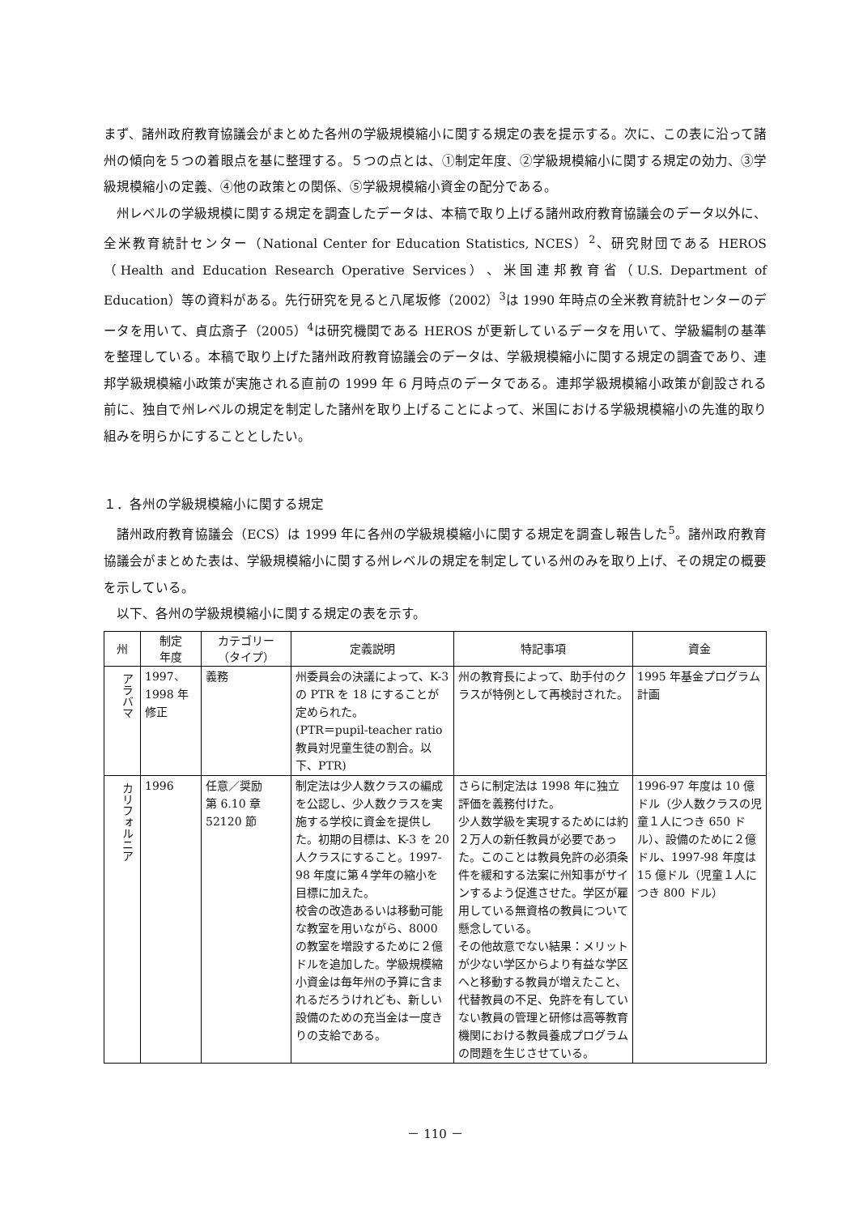まず、諸州政府教育協議会がまとめた各州の学級規模縮小に関する規定の表を提示する。次に、この表に沿って諸州の傾向を５つの着眼点を基に整理する。５つの点とは、①制定年度、②学級規模縮小に関する規定の効力、③学級規模縮小の定義、④他の政策との関係、⑤学級規模縮小資金の配分である。
州レベルの学級規模に関する規定を調査したデータは、本稿で取り上げる諸州政府教育協議会のデータ以外に、全米教育統計センター（National Center for Education Statistics, NCES）<sup>2</sup>、研究財団である HEROS（Health and Education Research Operative Services）、米国連邦教育省（U.S. Department of Education）等の資料がある。先行研究を見ると八尾坂修（2002）<sup>3</sup>は 1990 年時点の全米教育統計センターのデータを用いて、貞広斎子（2005）<sup>4</sup>は研究機関である HEROS が更新しているデータを用いて、学級編制の基準を整理している。本稿で取り上げた諸州政府教育協議会のデータは、学級規模縮小に関する規定の調査であり、連邦学級規模縮小政策が実施される直前の 1999 年 6 月時点のデータである。連邦学級規模縮小政策が創設される前に、独自で州レベルの規定を制定した諸州を取り上げることによって、米国における学級規模縮小の先進的取り組みを明らかにすることとしたい。
１．各州の学級規模縮小に関する規定
諸州政府教育協議会（ECS）は 1999 年に各州の学級規模縮小に関する規定を調査し報告した<sup>5</sup>。諸州政府教育協議会がまとめた表は、学級規模縮小に関する州レベルの規定を制定している州のみを取り上げ、その規定の概要を示している。
以下、各州の学級規模縮小に関する規定の表を示す。
| 州 | 制定 年度 | カテゴリー （タイプ） | 定義説明 | 特記事項 | 資金 |
| --- | --- | --- | --- | --- | --- |
| アラバマ | 1997、 1998 年 修正 | 義務 | 州委員会の決議によって、K-3 の PTR を 18 にすることが定められた。 (PTR＝pupil-teacher ratio 教員対児童生徒の割合。以下、PTR) | 州の教育長によって、助手付のクラスが特例として再検討された。 | 1995 年基金プログラム計画 |
| カリフォルニア | 1996 | 任意／奨励 第 6.10 章 52120 節 | 制定法は少人数クラスの編成を公認し、少人数クラスを実施する学校に資金を提供した。初期の目標は、K-3 を 20 人クラスにすること。1997-98 年度に第４学年の縮小を目標に加えた。 校舎の改造あるいは移動可能な教室を用いながら、8000 の教室を増設するために２億ドルを追加した。学級規模縮小資金は毎年州の予算に含まれるだろうけれども、新しい設備のための充当金は一度きりの支給である。 | さらに制定法は 1998 年に独立評価を義務付けた。 少人数学級を実現するためには約２万人の新任教員が必要であった。このことは教員免許の必須条件を緩和する法案に州知事がサインするよう促進させた。学区が雇用している無資格の教員について懸念している。 その他故意でない結果：メリットが少ない学区からより有益な学区へと移動する教員が増えたこと、代替教員の不足、免許を有していない教員の管理と研修は高等教育機関における教員養成プログラムの問題を生じさせている。 | 1996-97 年度は 10 億ドル（少人数クラスの児童１人につき 650 ドル）、設備のために２億ドル、1997-98 年度は 15 億ドル（児童１人につき 800 ドル） |
－ 110 －